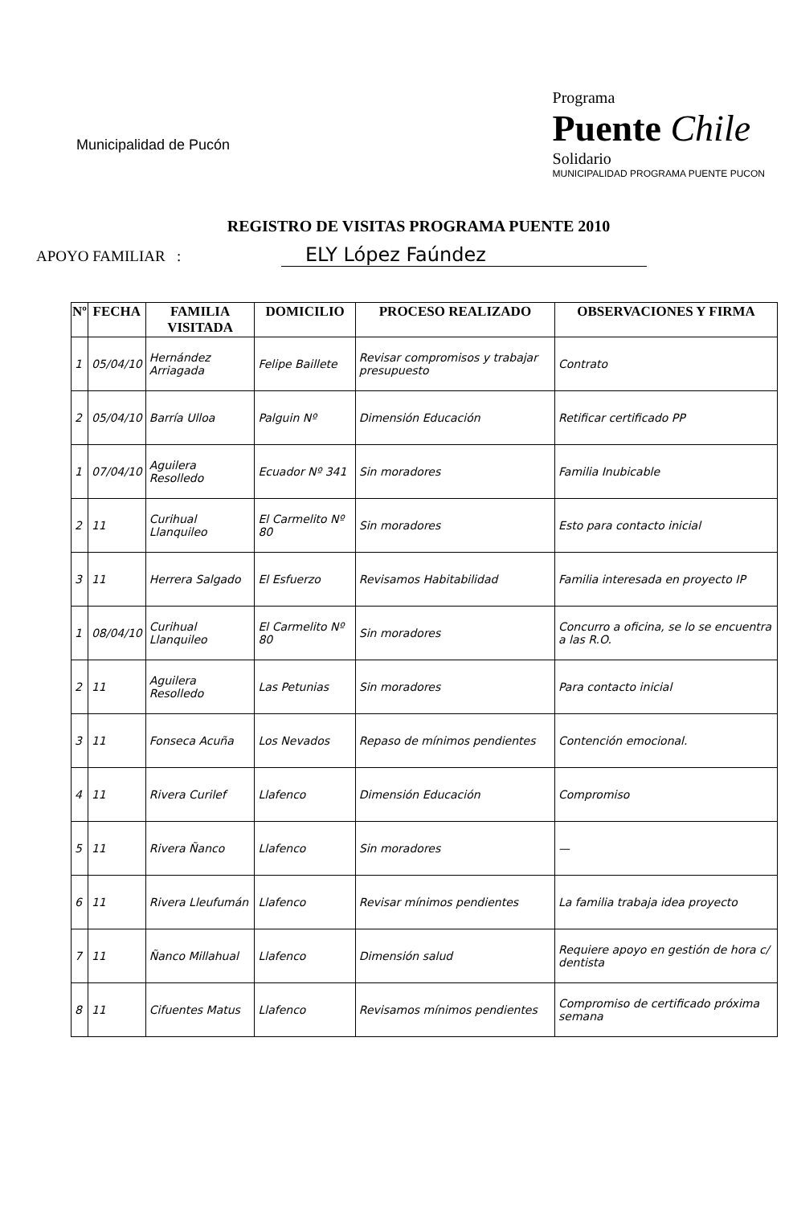Municipalidad de Pucón
Programa
Puente Chile
Solidario
MUNICIPALIDAD PROGRAMA PUENTE PUCON
REGISTRO DE VISITAS PROGRAMA PUENTE 2010
APOYO FAMILIAR : ELY López Faúndez
| Nº | FECHA | FAMILIA VISITADA | DOMICILIO | PROCESO REALIZADO | OBSERVACIONES Y FIRMA |
| --- | --- | --- | --- | --- | --- |
| 1 | 05/04/10 | Hernández Arriagada | Felipe Baillete | Revisar compromisos y trabajar presupuesto | Contrato |
| 2 | 05/04/10 | Barría Ulloa | Palguin Nº | Dimensión Educación | Retificar certificado PP |
| 1 | 07/04/10 | Aguilera Resolledo | Ecuador Nº 341 | Sin moradores | Familia Inubicable |
| 2 | 11 | Curihual Llanquileo | El Carmelito Nº 80 | Sin moradores | Esto para contacto inicial |
| 3 | 11 | Herrera Salgado | El Esfuerzo | Revisamos Habitabilidad | Familia interesada en proyecto IP |
| 1 | 08/04/10 | Curihual Llanquileo | El Carmelito Nº 80 | Sin moradores | Concurro a oficina, se lo se encuentra a las R.O. |
| 2 | 11 | Aguilera Resolledo | Las Petunias | Sin moradores | Para contacto inicial |
| 3 | 11 | Fonseca Acuña | Los Nevados | Repaso de mínimos pendientes | Contención emocional. |
| 4 | 11 | Rivera Curilef | Llafenco | Dimensión Educación | Compromiso |
| 5 | 11 | Rivera Ñanco | Llafenco | Sin moradores | — |
| 6 | 11 | Rivera Lleufumán | Llafenco | Revisar mínimos pendientes | La familia trabaja idea proyecto |
| 7 | 11 | Ñanco Millahual | Llafenco | Dimensión salud | Requiere apoyo en gestión de hora c/ dentista |
| 8 | 11 | Cifuentes Matus | Llafenco | Revisamos mínimos pendientes | Compromiso de certificado próxima semana |